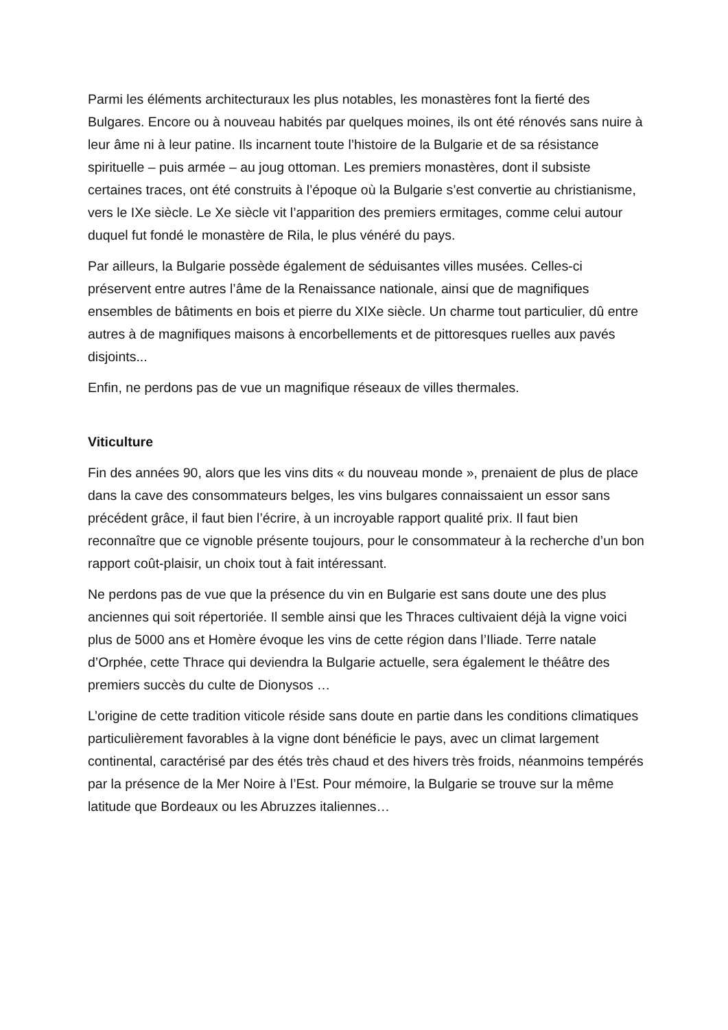Parmi les éléments architecturaux les plus notables, les monastères font la fierté des Bulgares. Encore ou à nouveau habités par quelques moines, ils ont été rénovés sans nuire à leur âme ni à leur patine. Ils incarnent toute l’histoire de la Bulgarie et de sa résistance spirituelle – puis armée – au joug ottoman. Les premiers monastères, dont il subsiste certaines traces, ont été construits à l’époque où la Bulgarie s’est convertie au christianisme, vers le IXe siècle. Le Xe siècle vit l’apparition des premiers ermitages, comme celui autour duquel fut fondé le monastère de Rila, le plus vénéré du pays.
Par ailleurs, la Bulgarie possède également de séduisantes villes musées. Celles-ci préservent entre autres l’âme de la Renaissance nationale, ainsi que de magnifiques ensembles de bâtiments en bois et pierre du XIXe siècle. Un charme tout particulier, dû entre autres à de magnifiques maisons à encorbellements et de pittoresques ruelles aux pavés disjoints...
Enfin, ne perdons pas de vue un magnifique réseaux de villes thermales.
Viticulture
Fin des années 90, alors que les vins dits « du nouveau monde », prenaient de plus de place dans la cave des consommateurs belges, les vins bulgares connaissaient un essor sans précédent grâce, il faut bien l’écrire, à un incroyable rapport qualité prix. Il faut bien reconnaître que ce vignoble présente toujours, pour le consommateur à la recherche d’un bon rapport coût-plaisir, un choix tout à fait intéressant.
Ne perdons pas de vue que la présence du vin en Bulgarie est sans doute une des plus anciennes qui soit répertoriée. Il semble ainsi que les Thraces cultivaient déjà la vigne voici plus de 5000 ans et Homère évoque les vins de cette région dans l’Iliade. Terre natale d’Orphée, cette Thrace qui deviendra la Bulgarie actuelle, sera également le théâtre des premiers succès du culte de Dionysos …
L’origine de cette tradition viticole réside sans doute en partie dans les conditions climatiques particulièrement favorables à la vigne dont bénéficie le pays, avec un climat largement continental, caractérisé par des étés très chaud et des hivers très froids, néanmoins tempérés par la présence de la Mer Noire à l’Est. Pour mémoire, la Bulgarie se trouve sur la même latitude que Bordeaux ou les Abruzzes italiennes…